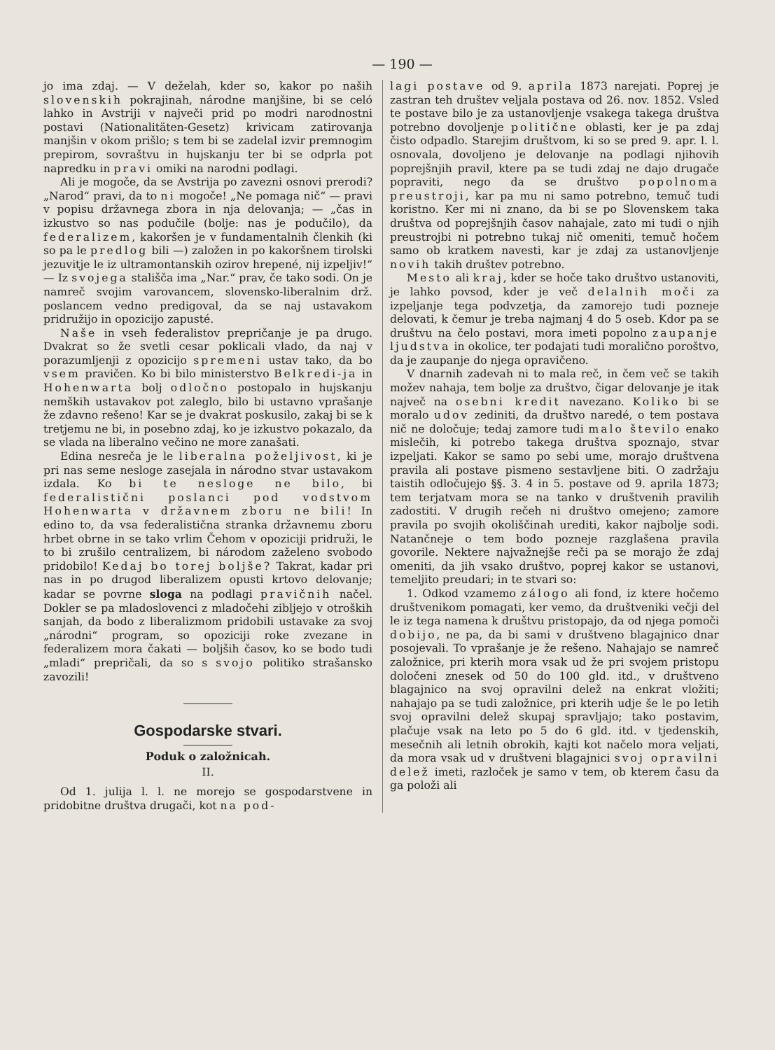— 190 —
jo ima zdaj. — V deželah, kder so, kakor po naših slovenskih pokrajinah, národne manjšine, bi se celó lahko in Avstriji v največi prid po modri narodnostni postavi (Nationalitäten-Gesetz) krivicam zatirovanja manjšin v okom prišlo; s tem bi se zadelal izvir premnogim prepirom, sovraštvu in hujskanju ter bi se odprla pot napredku in pravi omiki na narodni podlagi.
Ali je mogoče, da se Avstrija po zavezni osnovi prerodi? „Narod“ pravi, da to ni mogoče! „Ne pomaga nič“ — pravi v popisu državnega zbora in nja delovanja; — „čas in izkustvo so nas podučile (bolje: nas je podučilo), da federalizem, kakoršen je v fundamentalnih členkih (ki so pa le predlog bili —) založen in po kakoršnem tirolski jezuvitje le iz ultramontanskih ozirov hrepené, nij izpeljiv!“ — Iz svojega stališča ima „Nar.“ prav, če tako sodi. On je namreč svojim varovancem, slovensko-liberalnim drž. poslancem vedno predigoval, da se naj ustavakom pridružijo in opozicijo zapusté.
Naše in vseh federalistov prepričanje je pa drugo. Dvakrat so že svetli cesar poklicali vlado, da naj v porazumljenji z opozicijo spremeni ustav tako, da bo vsem pravičen. Ko bi bilo ministerstvo Belkredi-ja in Hohenwarta bolj odločno postopalo in hujskanju nemških ustavakov pot zaleglo, bilo bi ustavno vprašanje že zdavno rešeno! Kar se je dvakrat poskusilo, zakaj bi se k tretjemu ne bi, in posebno zdaj, ko je izkustvo pokazalo, da se vlada na liberalno večino ne more zanašati.
Edina nesreča je le liberalna poželjivost, ki je pri nas seme nesloge zasejala in národno stvar ustavakom izdala. Ko bi te nesloge ne bilo, bi federalistični poslanci pod vodstvom Hohenwarta v državnem zboru ne bili! In edino to, da vsa federalistična stranka državnemu zboru hrbet obrne in se tako vrlim Čehom v opoziciji pridruži, le to bi zrušilo centralizem, bi národom zaželeno svobodo pridobilo! Kedaj bo torej boljše? Takrat, kadar pri nas in po drugod liberalizem opusti krtovo delovanje; kadar se povrne sloga na podlagi pravičnih načel. Dokler se pa mladoslovenci z mladočehi zibljejo v otroških sanjah, da bodo z liberalizmom pridobili ustavake za svoj „národni“ program, so opoziciji roke zvezane in federalizem mora čakati — boljših časov, ko se bodo tudi „mladi“ prepričali, da so s svojo politiko strašansko zavozili!
Gospodarske stvari.
Poduk o založnicah.
II.
Od 1. julija l. l. ne morejo se gospodarstvene in pridobitne društva drugači, kot na pod-
lagi postave od 9. aprila 1873 narejati. Poprej je zastran teh društev veljala postava od 26. nov. 1852. Vsled te postave bilo je za ustanovljenje vsakega takega društva potrebno dovoljenje politične oblasti, ker je pa zdaj čisto odpadlo. Starejim društvom, ki so se pred 9. apr. l. l. osnovala, dovoljeno je delovanje na podlagi njihovih poprejšnjih pravil, ktere pa se tudi zdaj ne dajo drugače popraviti, nego da se društvo popolnoma preustroji, kar pa mu ni samo potrebno, temuč tudi koristno. Ker mi ni znano, da bi se po Slovenskem taka društva od poprejšnjih časov nahajale, zato mi tudi o njih preustrojbi ni potrebno tukaj nič omeniti, temuč hočem samo ob kratkem navesti, kar je zdaj za ustanovljenje novih takih društev potrebno.
Mesto ali kraj, kder se hoče tako društvo ustanoviti, je lahko povsod, kder je več delalnih moči za izpeljanje tega podvzetja, da zamorejo tudi pozneje delovati, k čemur je treba najmanj 4 do 5 oseb. Kdor pa se društvu na čelo postavi, mora imeti popolno zaupanje ljudstva in okolice, ter podajati tudi moralično poroštvo, da je zaupanje do njega opravičeno.
V dnarnih zadevah ni to mala reč, in čem več se takih možev nahaja, tem bolje za društvo, čigar delovanje je itak največ na osebni kredit navezano. Koliko bi se moralo udov zediniti, da društvo naredé, o tem postava nič ne določuje; tedaj zamore tudi malo število enako mislečih, ki potrebo takega društva spoznajo, stvar izpeljati. Kakor se samo po sebi ume, morajo društvena pravila ali postave pismeno sestavljene biti. O zadržaju taistih odločujejo §§. 3. 4 in 5. postave od 9. aprila 1873; tem terjatvam mora se na tanko v društvenih pravilih zadostiti. V drugih rečeh ni društvo omejeno; zamore pravila po svojih okoliščinah urediti, kakor najbolje sodi. Natančneje o tem bodo pozneje razglašena pravila govorile. Nektere najvažnejše reči pa se morajo že zdaj omeniti, da jih vsako društvo, poprej kakor se ustanovi, temeljito preudari; in te stvari so:
1. Odkod vzamemo zálogo ali fond, iz ktere hočemo društvenikom pomagati, ker vemo, da društveniki večji del le iz tega namena k društvu pristopajo, da od njega pomoči dobijo, ne pa, da bi sami v društveno blagajnico dnar posojevali. To vprašanje je že rešeno. Nahajajo se namreč založnice, pri kterih mora vsak ud že pri svojem pristopu določeni znesek od 50 do 100 gld. itd., v društveno blagajnico na svoj opravilni delež na enkrat vložiti; nahajajo pa se tudi založnice, pri kterih udje še le po letih svoj opravilni delež skupaj spravljajo; tako postavim, plačuje vsak na leto po 5 do 6 gld. itd. v tjedenskih, mesečnih ali letnih obrokih, kajti kot načelo mora veljati, da mora vsak ud v društveni blagajnici svoj opravilni delež imeti, razloček je samo v tem, ob kterem času da ga položi ali